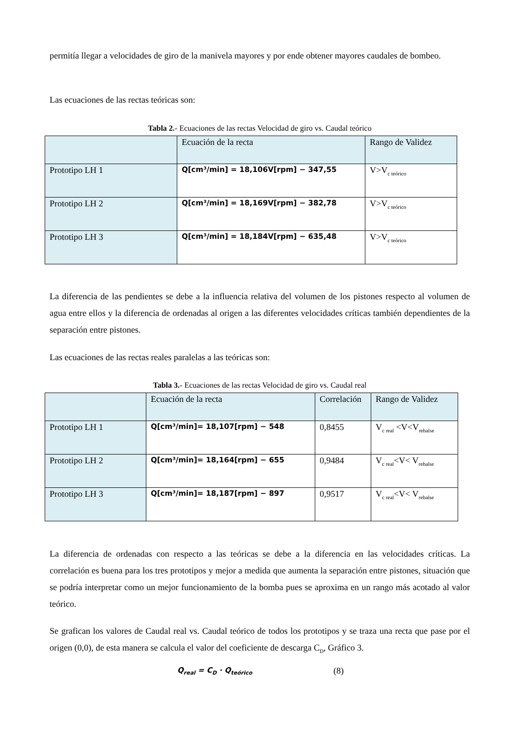permitía llegar a velocidades de giro de la manivela mayores y por ende obtener mayores caudales de bombeo.
Las ecuaciones de las rectas teóricas son:
Tabla 2.- Ecuaciones de las rectas Velocidad de giro vs. Caudal teórico
| | Ecuación de la recta | Rango de Validez |
| Prototipo LH 1 | Q[cm³/min] = 18,106V[rpm] − 347,55 | V>V<sub>c teórico</sub> |
| Prototipo LH 2 | Q[cm³/min] = 18,169V[rpm] − 382,78 | V>V<sub>c teórico</sub> |
| Prototipo LH 3 | Q[cm³/min] = 18,184V[rpm] − 635,48 | V>V<sub>c teórico</sub> |
La diferencia de las pendientes se debe a la influencia relativa del volumen de los pistones respecto al volumen de agua entre ellos y la diferencia de ordenadas al origen a las diferentes velocidades críticas también dependientes de la separación entre pistones.
Las ecuaciones de las rectas reales paralelas a las teóricas son:
Tabla 3.- Ecuaciones de las rectas Velocidad de giro vs. Caudal real
| | Ecuación de la recta | Correlación | Rango de Validez |
| Prototipo LH 1 | Q[cm³/min]= 18,107[rpm] − 548 | 0,8455 | V<sub>c real</sub> <V<V<sub>rebalse</sub> |
| Prototipo LH 2 | Q[cm³/min]= 18,164[rpm] − 655 | 0,9484 | V<sub>c real</sub><V< V<sub>rebalse</sub> |
| Prototipo LH 3 | Q[cm³/min]= 18,187[rpm] − 897 | 0,9517 | V<sub>c real</sub><V< V<sub>rebalse</sub> |
La diferencia de ordenadas con respecto a las teóricas se debe a la diferencia en las velocidades críticas. La correlación es buena para los tres prototipos y mejor a medida que aumenta la separación entre pistones, situación que se podría interpretar como un mejor funcionamiento de la bomba pues se aproxima en un rango más acotado al valor teórico.
Se grafican los valores de Caudal real vs. Caudal teórico de todos los prototipos y se traza una recta que pase por el origen (0,0), de esta manera se calcula el valor del coeficiente de descarga C<sub>D</sub>, Gráfico 3.
Q<sub>real</sub> = C<sub>D</sub> · Q<sub>teórico</sub> (8)